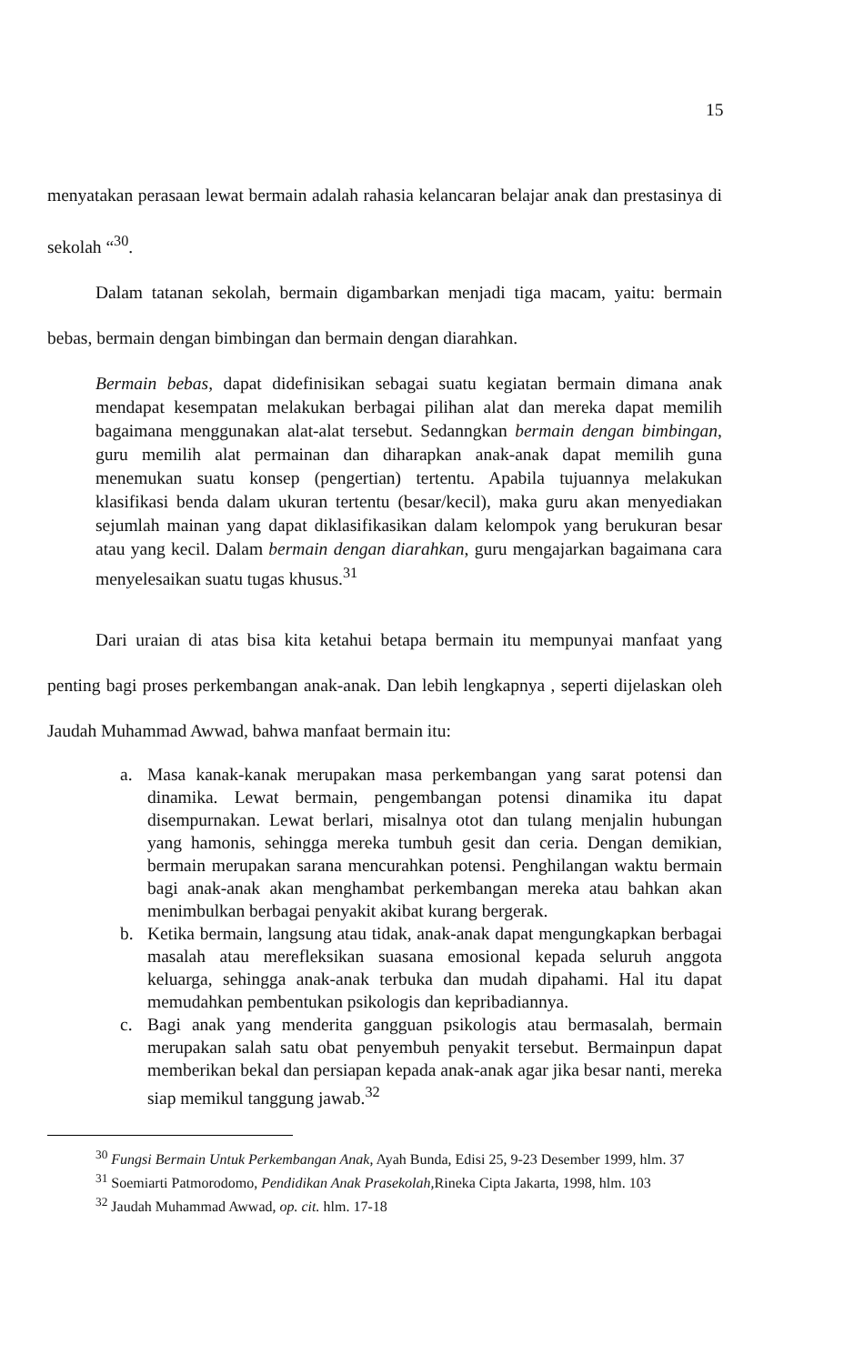15
menyatakan perasaan lewat bermain adalah rahasia kelancaran belajar anak dan prestasinya di sekolah “<sup>30</sup>.
Dalam tatanan sekolah, bermain digambarkan menjadi tiga macam, yaitu: bermain bebas, bermain dengan bimbingan dan bermain dengan diarahkan.
Bermain bebas, dapat didefinisikan sebagai suatu kegiatan bermain dimana anak mendapat kesempatan melakukan berbagai pilihan alat dan mereka dapat memilih bagaimana menggunakan alat-alat tersebut. Sedanngkan bermain dengan bimbingan, guru memilih alat permainan dan diharapkan anak-anak dapat memilih guna menemukan suatu konsep (pengertian) tertentu. Apabila tujuannya melakukan klasifikasi benda dalam ukuran tertentu (besar/kecil), maka guru akan menyediakan sejumlah mainan yang dapat diklasifikasikan dalam kelompok yang berukuran besar atau yang kecil. Dalam bermain dengan diarahkan, guru mengajarkan bagaimana cara menyelesaikan suatu tugas khusus.<sup>31</sup>
Dari uraian di atas bisa kita ketahui betapa bermain itu mempunyai manfaat yang penting bagi proses perkembangan anak-anak. Dan lebih lengkapnya , seperti dijelaskan oleh Jaudah Muhammad Awwad, bahwa manfaat bermain itu:
a. Masa kanak-kanak merupakan masa perkembangan yang sarat potensi dan dinamika. Lewat bermain, pengembangan potensi dinamika itu dapat disempurnakan. Lewat berlari, misalnya otot dan tulang menjalin hubungan yang hamonis, sehingga mereka tumbuh gesit dan ceria. Dengan demikian, bermain merupakan sarana mencurahkan potensi. Penghilangan waktu bermain bagi anak-anak akan menghambat perkembangan mereka atau bahkan akan menimbulkan berbagai penyakit akibat kurang bergerak.
b. Ketika bermain, langsung atau tidak, anak-anak dapat mengungkapkan berbagai masalah atau merefleksikan suasana emosional kepada seluruh anggota keluarga, sehingga anak-anak terbuka dan mudah dipahami. Hal itu dapat memudahkan pembentukan psikologis dan kepribadiannya.
c. Bagi anak yang menderita gangguan psikologis atau bermasalah, bermain merupakan salah satu obat penyembuh penyakit tersebut. Bermainpun dapat memberikan bekal dan persiapan kepada anak-anak agar jika besar nanti, mereka siap memikul tanggung jawab.<sup>32</sup>
<sup>30</sup> Fungsi Bermain Untuk Perkembangan Anak, Ayah Bunda, Edisi 25, 9-23 Desember 1999, hlm. 37
<sup>31</sup> Soemiarti Patmorodomo, Pendidikan Anak Prasekolah, Rineka Cipta Jakarta, 1998, hlm. 103
<sup>32</sup> Jaudah Muhammad Awwad, op. cit. hlm. 17-18